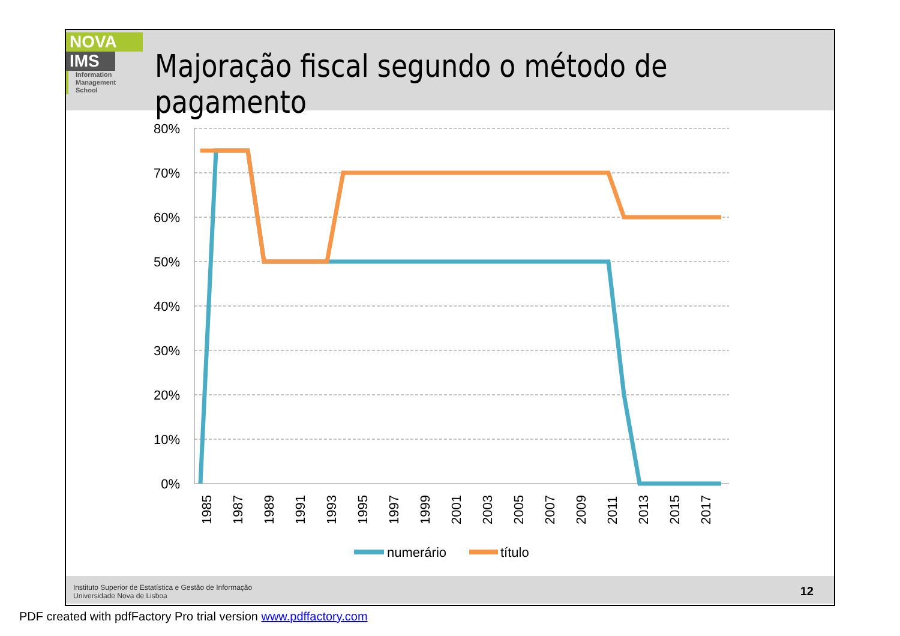NOVA
IMS
Information
Management
School
Majoração fiscal segundo o método de pagamento
80%
70%
60%
50%
40%
30%
20%
10%
0%
1985
1987
1989
1991
1993
1995
1997
1999
2001
2003
2005
2007
2009
2011
2013
2015
2017
numerário
título
Instituto Superior de Estatística e Gestão de Informação
Universidade Nova de Lisboa
12
PDF created with pdfFactory Pro trial version www.pdffactory.com